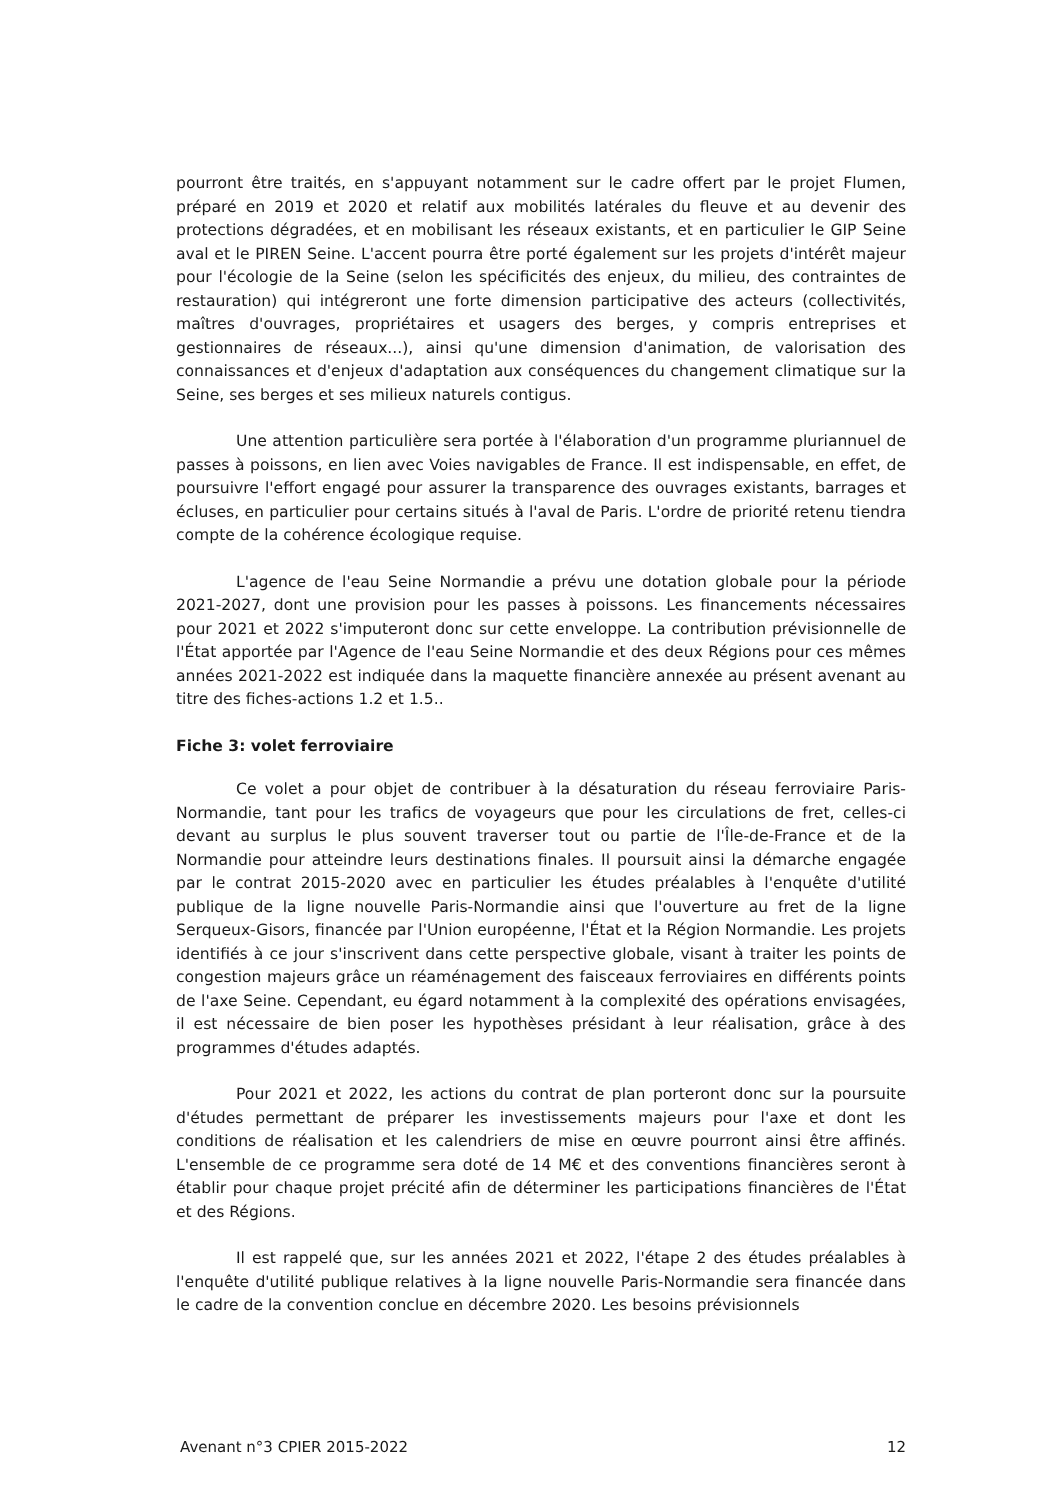pourront être traités, en s'appuyant notamment sur le cadre offert par le projet Flumen, préparé en 2019 et 2020 et relatif aux mobilités latérales du fleuve et au devenir des protections dégradées, et en mobilisant les réseaux existants, et en particulier le GIP Seine aval et le PIREN Seine. L'accent pourra être porté également sur les projets d'intérêt majeur pour l'écologie de la Seine (selon les spécificités des enjeux, du milieu, des contraintes de restauration) qui intégreront une forte dimension participative des acteurs (collectivités, maîtres d'ouvrages, propriétaires et usagers des berges, y compris entreprises et gestionnaires de réseaux...), ainsi qu'une dimension d'animation, de valorisation des connaissances et d'enjeux d'adaptation aux conséquences du changement climatique sur la Seine, ses berges et ses milieux naturels contigus.
Une attention particulière sera portée à l'élaboration d'un programme pluriannuel de passes à poissons, en lien avec Voies navigables de France. Il est indispensable, en effet, de poursuivre l'effort engagé pour assurer la transparence des ouvrages existants, barrages et écluses, en particulier pour certains situés à l'aval de Paris. L'ordre de priorité retenu tiendra compte de la cohérence écologique requise.
L'agence de l'eau Seine Normandie a prévu une dotation globale pour la période 2021-2027, dont une provision pour les passes à poissons. Les financements nécessaires pour 2021 et 2022 s'imputeront donc sur cette enveloppe. La contribution prévisionnelle de l'État apportée par l'Agence de l'eau Seine Normandie et des deux Régions pour ces mêmes années 2021-2022 est indiquée dans la maquette financière annexée au présent avenant au titre des fiches-actions 1.2 et 1.5..
Fiche 3: volet ferroviaire
Ce volet a pour objet de contribuer à la désaturation du réseau ferroviaire Paris-Normandie, tant pour les trafics de voyageurs que pour les circulations de fret, celles-ci devant au surplus le plus souvent traverser tout ou partie de l'Île-de-France et de la Normandie pour atteindre leurs destinations finales. Il poursuit ainsi la démarche engagée par le contrat 2015-2020 avec en particulier les études préalables à l'enquête d'utilité publique de la ligne nouvelle Paris-Normandie ainsi que l'ouverture au fret de la ligne Serqueux-Gisors, financée par l'Union européenne, l'État et la Région Normandie. Les projets identifiés à ce jour s'inscrivent dans cette perspective globale, visant à traiter les points de congestion majeurs grâce un réaménagement des faisceaux ferroviaires en différents points de l'axe Seine. Cependant, eu égard notamment à la complexité des opérations envisagées, il est nécessaire de bien poser les hypothèses présidant à leur réalisation, grâce à des programmes d'études adaptés.
Pour 2021 et 2022, les actions du contrat de plan porteront donc sur la poursuite d'études permettant de préparer les investissements majeurs pour l'axe et dont les conditions de réalisation et les calendriers de mise en œuvre pourront ainsi être affinés. L'ensemble de ce programme sera doté de 14 M€ et des conventions financières seront à établir pour chaque projet précité afin de déterminer les participations financières de l'État et des Régions.
Il est rappelé que, sur les années 2021 et 2022, l'étape 2 des études préalables à l'enquête d'utilité publique relatives à la ligne nouvelle Paris-Normandie sera financée dans le cadre de la convention conclue en décembre 2020. Les besoins prévisionnels
Avenant n°3 CPIER 2015-2022 12